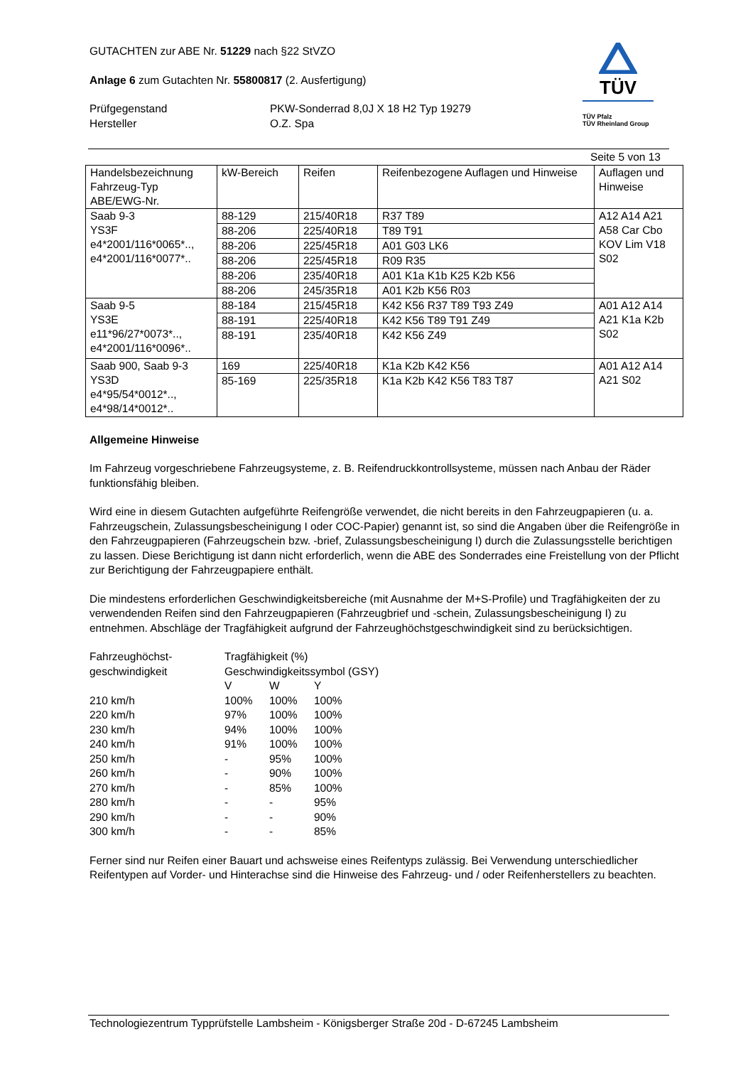GUTACHTEN zur ABE Nr. 51229 nach §22 StVZO
Anlage 6 zum Gutachten Nr. 55800817 (2. Ausfertigung)
Prüfgegenstand
Hersteller
PKW-Sonderrad 8,0J X 18 H2 Typ 19279
O.Z. Spa
TÜV
TÜV Pfalz
TÜV Rheinland Group
Seite 5 von 13
| Handelsbezeichnung Fahrzeug-Typ ABE/EWG-Nr. | kW-Bereich | Reifen | Reifenbezogene Auflagen und Hinweise | Auflagen und Hinweise |
| Saab 9-3 YS3F e4*2001/116*0065*.., e4*2001/116*0077*.. | 88-129 | 215/40R18 | R37 T89 | A12 A14 A21 A58 Car Cbo KOV Lim V18 S02 |
| | 88-206 | 225/40R18 | T89 T91 | |
| | 88-206 | 225/45R18 | A01 G03 LK6 | |
| | 88-206 | 225/45R18 | R09 R35 | |
| | 88-206 | 235/40R18 | A01 K1a K1b K25 K2b K56 | |
| | 88-206 | 245/35R18 | A01 K2b K56 R03 | |
| Saab 9-5 YS3E e11*96/27*0073*.., e4*2001/116*0096*.. | 88-184 | 215/45R18 | K42 K56 R37 T89 T93 Z49 | A01 A12 A14 A21 K1a K2b S02 |
| | 88-191 | 225/40R18 | K42 K56 T89 T91 Z49 | |
| | 88-191 | 235/40R18 | K42 K56 Z49 | |
| Saab 900, Saab 9-3 YS3D e4*95/54*0012*.., e4*98/14*0012*.. | 169 | 225/40R18 | K1a K2b K42 K56 | A01 A12 A14 A21 S02 |
| | 85-169 | 225/35R18 | K1a K2b K42 K56 T83 T87 | |
Allgemeine Hinweise
Im Fahrzeug vorgeschriebene Fahrzeugsysteme, z. B. Reifendruckkontrollsysteme, müssen nach Anbau der Räder funktionsfähig bleiben.
Wird eine in diesem Gutachten aufgeführte Reifengröße verwendet, die nicht bereits in den Fahrzeugpapieren (u. a. Fahrzeugschein, Zulassungsbescheinigung I oder COC-Papier) genannt ist, so sind die Angaben über die Reifengröße in den Fahrzeugpapieren (Fahrzeugschein bzw. -brief, Zulassungsbescheinigung I) durch die Zulassungsstelle berichtigen zu lassen. Diese Berichtigung ist dann nicht erforderlich, wenn die ABE des Sonderrades eine Freistellung von der Pflicht zur Berichtigung der Fahrzeugpapiere enthält.
Die mindestens erforderlichen Geschwindigkeitsbereiche (mit Ausnahme der M+S-Profile) und Tragfähigkeiten der zu verwendenden Reifen sind den Fahrzeugpapieren (Fahrzeugbrief und -schein, Zulassungsbescheinigung I) zu entnehmen. Abschläge der Tragfähigkeit aufgrund der Fahrzeughöchstgeschwindigkeit sind zu berücksichtigen.
| Fahrzeughöchst- geschwindigkeit | Tragfähigkeit (%) Geschwindigkeitssymbol (GSY) | | |
| | V | W | Y |
| 210 km/h | 100% | 100% | 100% |
| 220 km/h | 97% | 100% | 100% |
| 230 km/h | 94% | 100% | 100% |
| 240 km/h | 91% | 100% | 100% |
| 250 km/h | - | 95% | 100% |
| 260 km/h | - | 90% | 100% |
| 270 km/h | - | 85% | 100% |
| 280 km/h | - | - | 95% |
| 290 km/h | - | - | 90% |
| 300 km/h | - | - | 85% |
Ferner sind nur Reifen einer Bauart und achsweise eines Reifentyps zulässig. Bei Verwendung unterschiedlicher Reifentypen auf Vorder- und Hinterachse sind die Hinweise des Fahrzeug- und / oder Reifenherstellers zu beachten.
Technologiezentrum Typprüfstelle Lambsheim - Königsberger Straße 20d - D-67245 Lambsheim